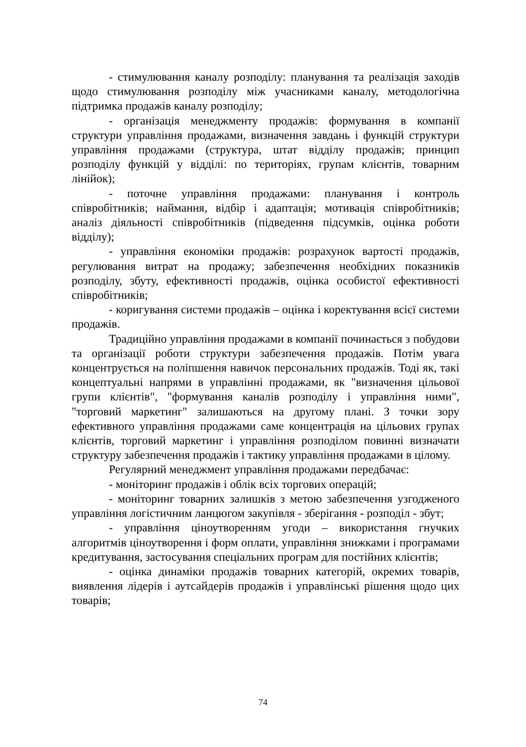- стимулювання каналу розподілу: планування та реалізація заходів щодо стимулювання розподілу між учасниками каналу, методологічна підтримка продажів каналу розподілу;
- організація менеджменту продажів: формування в компанії структури управління продажами, визначення завдань і функцій структури управління продажами (структура, штат відділу продажів; принцип розподілу функцій у відділі: по територіях, групам клієнтів, товарним лінійок);
- поточне управління продажами: планування і контроль співробітників; наймання, відбір і адаптація; мотивація співробітників; аналіз діяльності співробітників (підведення підсумків, оцінка роботи відділу);
- управління економіки продажів: розрахунок вартості продажів, регулювання витрат на продажу; забезпечення необхідних показників розподілу, збуту, ефективності продажів, оцінка особистої ефективності співробітників;
- коригування системи продажів – оцінка і коректування всієї системи продажів.
Традиційно управління продажами в компанії починається з побудови та організації роботи структури забезпечення продажів. Потім увага концентрується на поліпшення навичок персональних продажів. Тоді як, такі концептуальні напрями в управлінні продажами, як "визначення цільової групи клієнтів", "формування каналів розподілу і управління ними", "торговий маркетинг" залишаються на другому плані. З точки зору ефективного управління продажами саме концентрація на цільових групах клієнтів, торговий маркетинг і управління розподілом повинні визначати структуру забезпечення продажів і тактику управління продажами в цілому.
Регулярний менеджмент управління продажами передбачає:
- моніторинг продажів і облік всіх торгових операцій;
- моніторинг товарних залишків з метою забезпечення узгодженого управління логістичним ланцюгом закупівля - зберігання - розподіл - збут;
- управління ціноутворенням угоди – використання гнучких алгоритмів ціноутворення і форм оплати, управління знижками і програмами кредитування, застосування спеціальних програм для постійних клієнтів;
- оцінка динаміки продажів товарних категорій, окремих товарів, виявлення лідерів і аутсайдерів продажів і управлінські рішення щодо цих товарів;
74